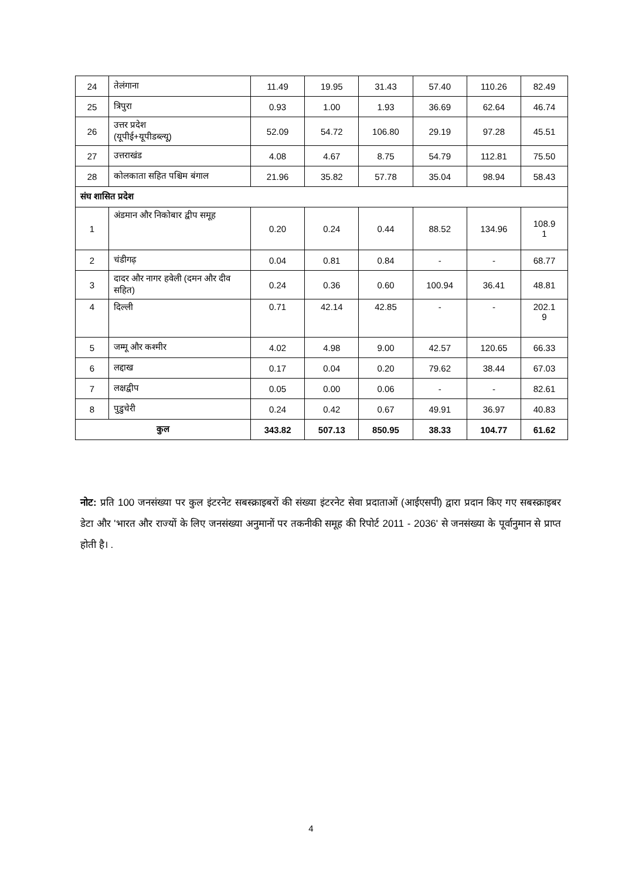| 24 | तेलंगाना | 11.49 | 19.95 | 31.43 | 57.40 | 110.26 | 82.49 |
| 25 | त्रिपुरा | 0.93 | 1.00 | 1.93 | 36.69 | 62.64 | 46.74 |
| 26 | उत्तर प्रदेश (यूपीई+यूपीडब्ल्यू) | 52.09 | 54.72 | 106.80 | 29.19 | 97.28 | 45.51 |
| 27 | उत्तराखंड | 4.08 | 4.67 | 8.75 | 54.79 | 112.81 | 75.50 |
| 28 | कोलकाता सहित पश्चिम बंगाल | 21.96 | 35.82 | 57.78 | 35.04 | 98.94 | 58.43 |
| संघ शासित प्रदेश | | | | | | | |
| 1 | अंडमान और निकोबार द्वीप समूह | 0.20 | 0.24 | 0.44 | 88.52 | 134.96 | 108.9 1 |
| 2 | चंडीगढ़ | 0.04 | 0.81 | 0.84 | - | - | 68.77 |
| 3 | दादर और नागर हवेली (दमन और दीव सहित) | 0.24 | 0.36 | 0.60 | 100.94 | 36.41 | 48.81 |
| 4 | दिल्ली | 0.71 | 42.14 | 42.85 | - | - | 202.1 9 |
| 5 | जम्मू और कश्मीर | 4.02 | 4.98 | 9.00 | 42.57 | 120.65 | 66.33 |
| 6 | लद्दाख | 0.17 | 0.04 | 0.20 | 79.62 | 38.44 | 67.03 |
| 7 | लक्षद्वीप | 0.05 | 0.00 | 0.06 | - | - | 82.61 |
| 8 | पुडुचेरी | 0.24 | 0.42 | 0.67 | 49.91 | 36.97 | 40.83 |
| कुल | | 343.82 | 507.13 | 850.95 | 38.33 | 104.77 | 61.62 |
नोट: प्रति 100 जनसंख्या पर कुल इंटरनेट सबस्क्राइबरों की संख्या इंटरनेट सेवा प्रदाताओं (आईएसपी) द्वारा प्रदान किए गए सबस्क्राइबर डेटा और 'भारत और राज्यों के लिए जनसंख्या अनुमानों पर तकनीकी समूह की रिपोर्ट 2011 - 2036' से जनसंख्या के पूर्वानुमान से प्राप्त होती है। .
4